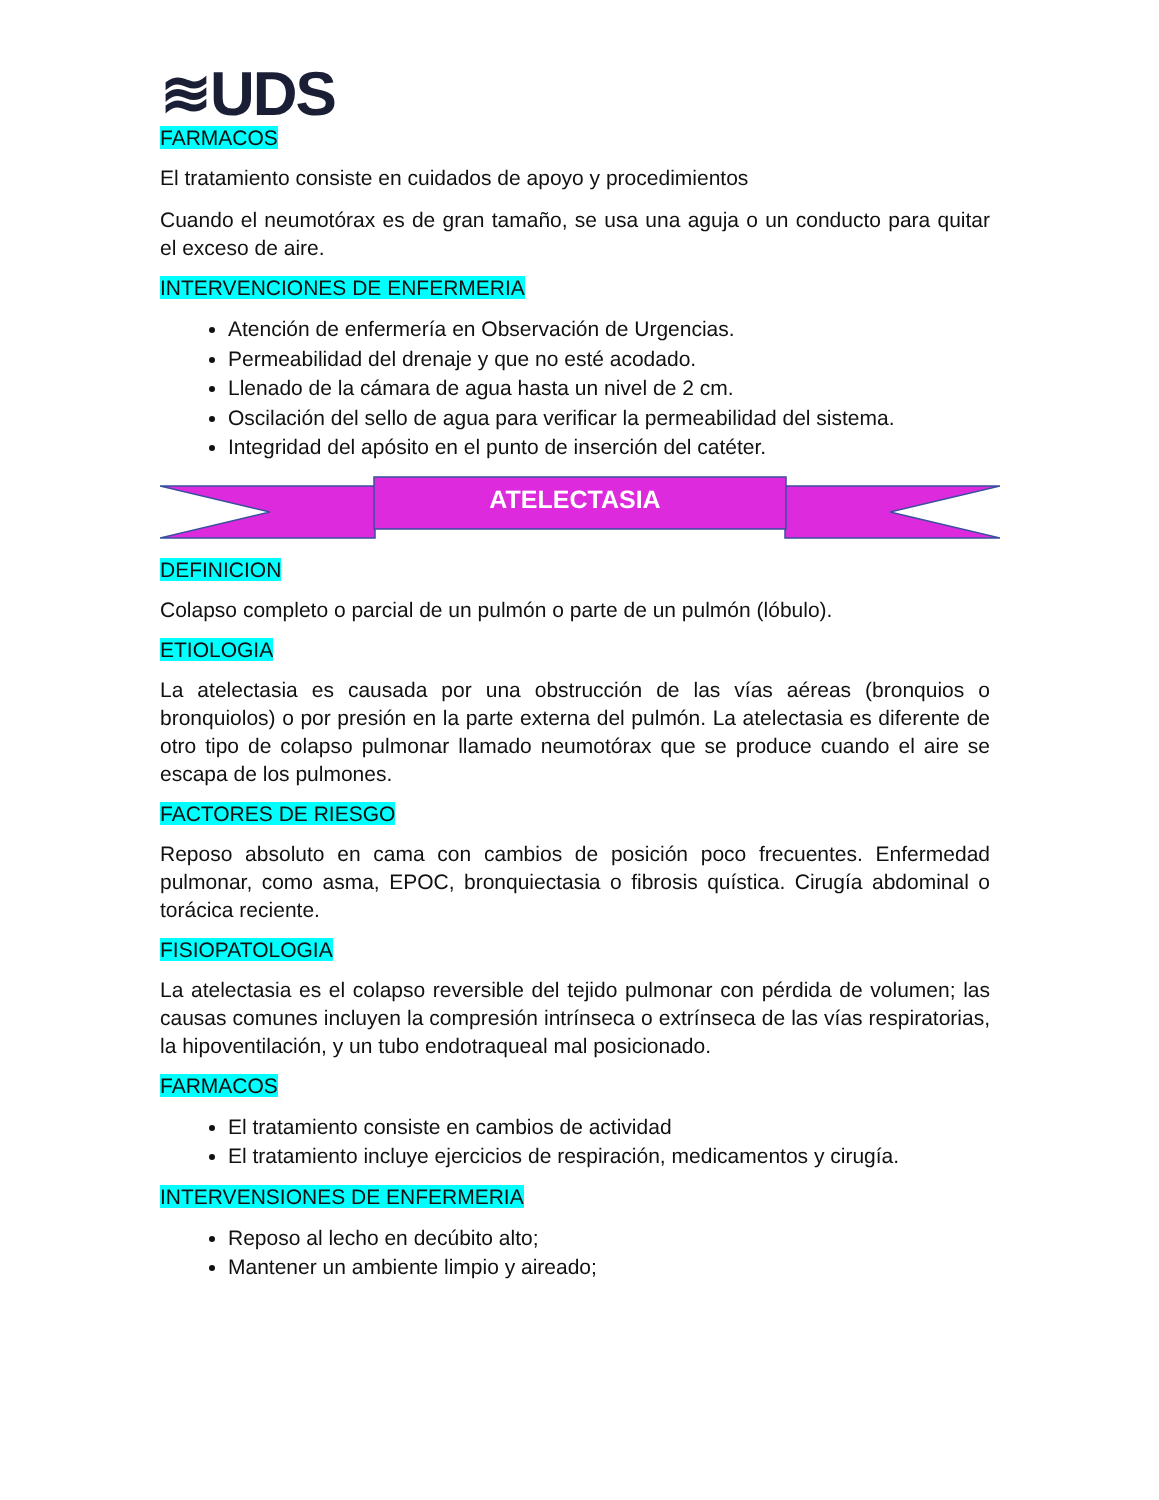≋UDS
FARMACOS
El tratamiento consiste en cuidados de apoyo y procedimientos
Cuando el neumotórax es de gran tamaño, se usa una aguja o un conducto para quitar el exceso de aire.
INTERVENCIONES DE ENFERMERIA
Atención de enfermería en Observación de Urgencias.
Permeabilidad del drenaje y que no esté acodado.
Llenado de la cámara de agua hasta un nivel de 2 cm.
Oscilación del sello de agua para verificar la permeabilidad del sistema.
Integridad del apósito en el punto de inserción del catéter.
ATELECTASIA
DEFINICION
Colapso completo o parcial de un pulmón o parte de un pulmón (lóbulo).
ETIOLOGIA
La atelectasia es causada por una obstrucción de las vías aéreas (bronquios o bronquiolos) o por presión en la parte externa del pulmón. La atelectasia es diferente de otro tipo de colapso pulmonar llamado neumotórax que se produce cuando el aire se escapa de los pulmones.
FACTORES DE RIESGO
Reposo absoluto en cama con cambios de posición poco frecuentes. Enfermedad pulmonar, como asma, EPOC, bronquiectasia o fibrosis quística. Cirugía abdominal o torácica reciente.
FISIOPATOLOGIA
La atelectasia es el colapso reversible del tejido pulmonar con pérdida de volumen; las causas comunes incluyen la compresión intrínseca o extrínseca de las vías respiratorias, la hipoventilación, y un tubo endotraqueal mal posicionado.
FARMACOS
El tratamiento consiste en cambios de actividad
El tratamiento incluye ejercicios de respiración, medicamentos y cirugía.
INTERVENSIONES DE ENFERMERIA
Reposo al lecho en decúbito alto;
Mantener un ambiente limpio y aireado;